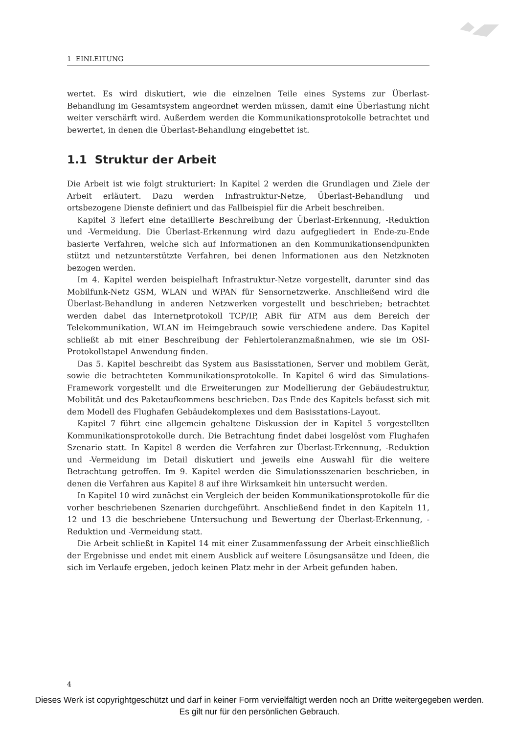1 EINLEITUNG
wertet. Es wird diskutiert, wie die einzelnen Teile eines Systems zur Überlast-Behandlung im Gesamtsystem angeordnet werden müssen, damit eine Überlastung nicht weiter verschärft wird. Außerdem werden die Kommunikationsprotokolle betrachtet und bewertet, in denen die Überlast-Behandlung eingebettet ist.
1.1 Struktur der Arbeit
Die Arbeit ist wie folgt strukturiert: In Kapitel 2 werden die Grundlagen und Ziele der Arbeit erläutert. Dazu werden Infrastruktur-Netze, Überlast-Behandlung und ortsbezogene Dienste definiert und das Fallbeispiel für die Arbeit beschreiben.
Kapitel 3 liefert eine detaillierte Beschreibung der Überlast-Erkennung, -Reduktion und -Vermeidung. Die Überlast-Erkennung wird dazu aufgegliedert in Ende-zu-Ende basierte Verfahren, welche sich auf Informationen an den Kommunikationsendpunkten stützt und netzunterstützte Verfahren, bei denen Informationen aus den Netzknoten bezogen werden.
Im 4. Kapitel werden beispielhaft Infrastruktur-Netze vorgestellt, darunter sind das Mobilfunk-Netz GSM, WLAN und WPAN für Sensornetzwerke. Anschließend wird die Überlast-Behandlung in anderen Netzwerken vorgestellt und beschrieben; betrachtet werden dabei das Internetprotokoll TCP/IP, ABR für ATM aus dem Bereich der Telekommunikation, WLAN im Heimgebrauch sowie verschiedene andere. Das Kapitel schließt ab mit einer Beschreibung der Fehlertoleranzmaßnahmen, wie sie im OSI-Protokollstapel Anwendung finden.
Das 5. Kapitel beschreibt das System aus Basisstationen, Server und mobilem Gerät, sowie die betrachteten Kommunikationsprotokolle. In Kapitel 6 wird das Simulations-Framework vorgestellt und die Erweiterungen zur Modellierung der Gebäudestruktur, Mobilität und des Paketaufkommens beschrieben. Das Ende des Kapitels befasst sich mit dem Modell des Flughafen Gebäudekomplexes und dem Basisstations-Layout.
Kapitel 7 führt eine allgemein gehaltene Diskussion der in Kapitel 5 vorgestellten Kommunikationsprotokolle durch. Die Betrachtung findet dabei losgelöst vom Flughafen Szenario statt. In Kapitel 8 werden die Verfahren zur Überlast-Erkennung, -Reduktion und -Vermeidung im Detail diskutiert und jeweils eine Auswahl für die weitere Betrachtung getroffen. Im 9. Kapitel werden die Simulationsszenarien beschrieben, in denen die Verfahren aus Kapitel 8 auf ihre Wirksamkeit hin untersucht werden.
In Kapitel 10 wird zunächst ein Vergleich der beiden Kommunikationsprotokolle für die vorher beschriebenen Szenarien durchgeführt. Anschließend findet in den Kapiteln 11, 12 und 13 die beschriebene Untersuchung und Bewertung der Überlast-Erkennung, -Reduktion und -Vermeidung statt.
Die Arbeit schließt in Kapitel 14 mit einer Zusammenfassung der Arbeit einschließlich der Ergebnisse und endet mit einem Ausblick auf weitere Lösungsansätze und Ideen, die sich im Verlaufe ergeben, jedoch keinen Platz mehr in der Arbeit gefunden haben.
4
Dieses Werk ist copyrightgeschützt und darf in keiner Form vervielfältigt werden noch an Dritte weitergegeben werden.
Es gilt nur für den persönlichen Gebrauch.